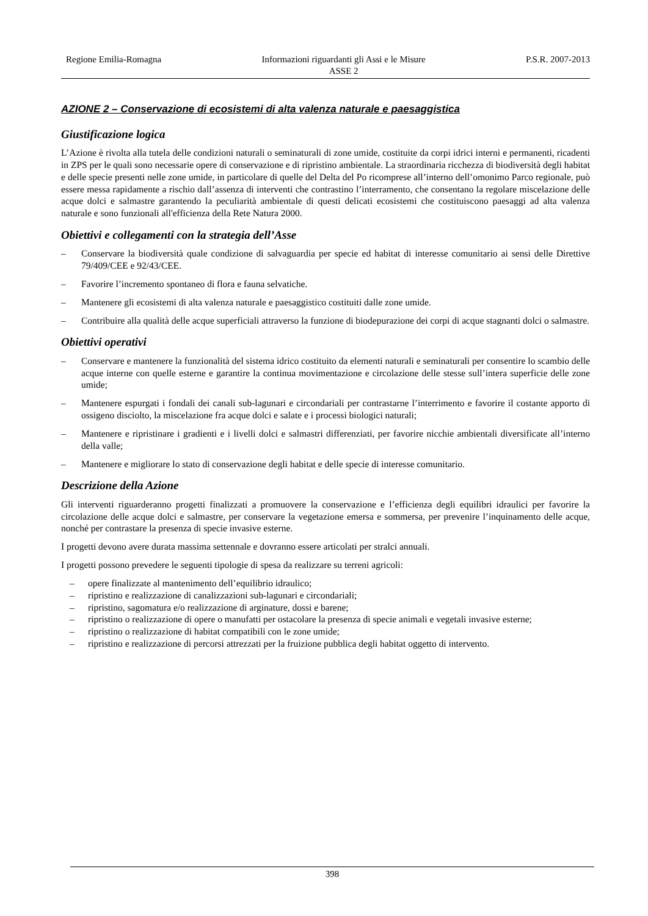Regione Emilia-Romagna Informazioni riguardanti gli Assi e le Misure
ASSE 2
P.S.R. 2007-2013
AZIONE 2 – Conservazione di ecosistemi di alta valenza naturale e paesaggistica
Giustificazione logica
L’Azione è rivolta alla tutela delle condizioni naturali o seminaturali di zone umide, costituite da corpi idrici interni e permanenti, ricadenti in ZPS per le quali sono necessarie opere di conservazione e di ripristino ambientale. La straordinaria ricchezza di biodiversità degli habitat e delle specie presenti nelle zone umide, in particolare di quelle del Delta del Po ricomprese all’interno dell’omonimo Parco regionale, può essere messa rapidamente a rischio dall’assenza di interventi che contrastino l’interramento, che consentano la regolare miscelazione delle acque dolci e salmastre garantendo la peculiarità ambientale di questi delicati ecosistemi che costituiscono paesaggi ad alta valenza naturale e sono funzionali all'efficienza della Rete Natura 2000.
Obiettivi e collegamenti con la strategia dell’Asse
– Conservare la biodiversità quale condizione di salvaguardia per specie ed habitat di interesse comunitario ai sensi delle Direttive 79/409/CEE e 92/43/CEE.
– Favorire l’incremento spontaneo di flora e fauna selvatiche.
– Mantenere gli ecosistemi di alta valenza naturale e paesaggistico costituiti dalle zone umide.
– Contribuire alla qualità delle acque superficiali attraverso la funzione di biodepurazione dei corpi di acque stagnanti dolci o salmastre.
Obiettivi operativi
– Conservare e mantenere la funzionalità del sistema idrico costituito da elementi naturali e seminaturali per consentire lo scambio delle acque interne con quelle esterne e garantire la continua movimentazione e circolazione delle stesse sull’intera superficie delle zone umide;
– Mantenere espurgati i fondali dei canali sub-lagunari e circondariali per contrastarne l’interrimento e favorire il costante apporto di ossigeno disciolto, la miscelazione fra acque dolci e salate e i processi biologici naturali;
– Mantenere e ripristinare i gradienti e i livelli dolci e salmastri differenziati, per favorire nicchie ambientali diversificate all’interno della valle;
– Mantenere e migliorare lo stato di conservazione degli habitat e delle specie di interesse comunitario.
Descrizione della Azione
Gli interventi riguarderanno progetti finalizzati a promuovere la conservazione e l’efficienza degli equilibri idraulici per favorire la circolazione delle acque dolci e salmastre, per conservare la vegetazione emersa e sommersa, per prevenire l’inquinamento delle acque, nonché per contrastare la presenza di specie invasive esterne.
I progetti devono avere durata massima settennale e dovranno essere articolati per stralci annuali.
I progetti possono prevedere le seguenti tipologie di spesa da realizzare su terreni agricoli:
– opere finalizzate al mantenimento dell’equilibrio idraulico;
– ripristino e realizzazione di canalizzazioni sub-lagunari e circondariali;
– ripristino, sagomatura e/o realizzazione di arginature, dossi e barene;
– ripristino o realizzazione di opere o manufatti per ostacolare la presenza di specie animali e vegetali invasive esterne;
– ripristino o realizzazione di habitat compatibili con le zone umide;
– ripristino e realizzazione di percorsi attrezzati per la fruizione pubblica degli habitat oggetto di intervento.
398